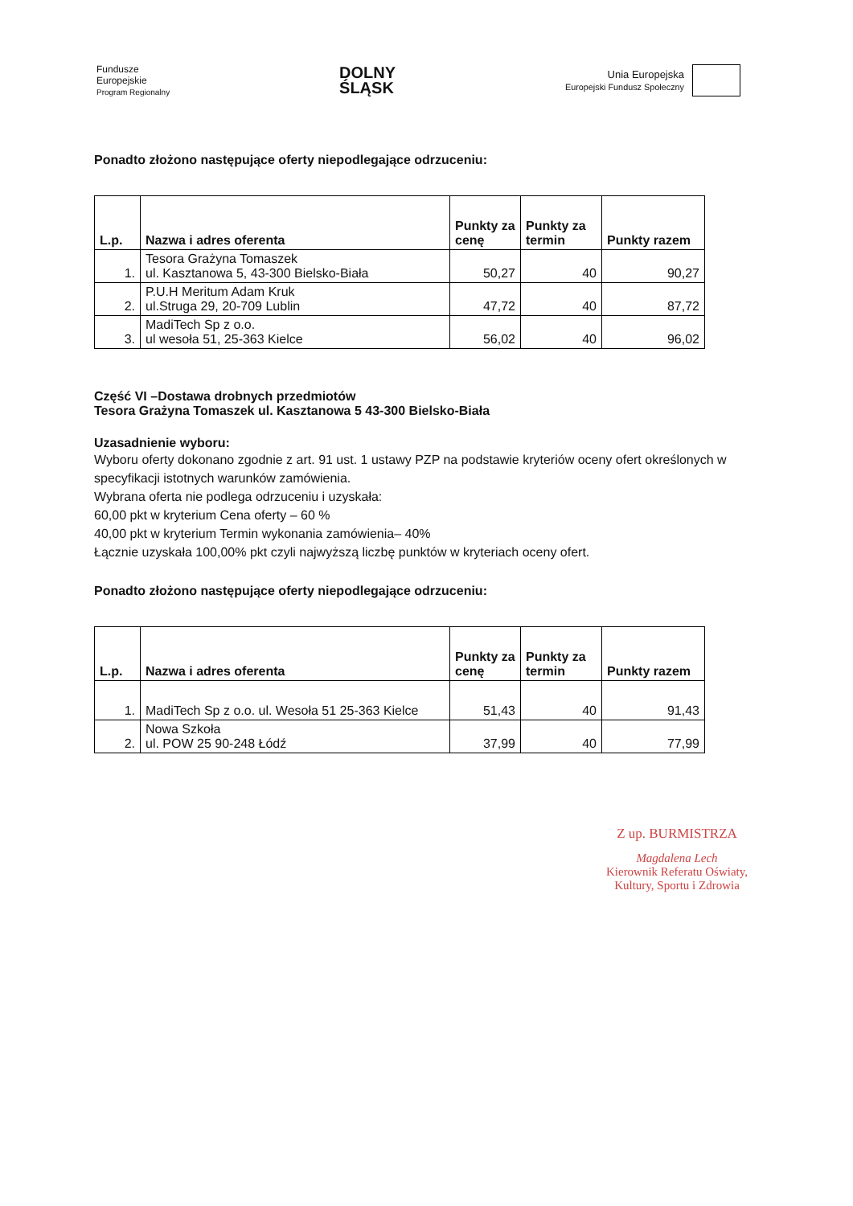Fundusze
Europejskie
Program Regionalny
DOLNY
ŚLĄSK
Unia Europejska
Europejski Fundusz Społeczny
Ponadto złożono następujące oferty niepodlegające odrzuceniu:
| L.p. | Nazwa i adres oferenta | Punkty za cenę | Punkty za termin | Punkty razem |
| --- | --- | --- | --- | --- |
| 1. | Tesora Grażyna Tomaszek ul. Kasztanowa 5, 43-300 Bielsko-Biała | 50,27 | 40 | 90,27 |
| 2. | P.U.H Meritum Adam Kruk ul.Struga 29, 20-709 Lublin | 47,72 | 40 | 87,72 |
| 3. | MadiTech Sp z o.o. ul wesoła 51, 25-363 Kielce | 56,02 | 40 | 96,02 |
Część VI –Dostawa drobnych przedmiotów
Tesora Grażyna Tomaszek ul. Kasztanowa 5 43-300 Bielsko-Biała
Uzasadnienie wyboru:
Wyboru oferty dokonano zgodnie z art. 91 ust. 1 ustawy PZP na podstawie kryteriów oceny ofert określonych w specyfikacji istotnych warunków zamówienia.
Wybrana oferta nie podlega odrzuceniu i uzyskała:
60,00 pkt w kryterium Cena oferty – 60 %
40,00 pkt w kryterium Termin wykonania zamówienia– 40%
Łącznie uzyskała 100,00% pkt czyli najwyższą liczbę punktów w kryteriach oceny ofert.
Ponadto złożono następujące oferty niepodlegające odrzuceniu:
| L.p. | Nazwa i adres oferenta | Punkty za cenę | Punkty za termin | Punkty razem |
| --- | --- | --- | --- | --- |
| 1. | MadiTech Sp z o.o. ul. Wesoła 51 25-363 Kielce | 51,43 | 40 | 91,43 |
| 2. | Nowa Szkoła ul. POW 25 90-248 Łódź | 37,99 | 40 | 77,99 |
Z up. BURMISTRZA
Magdalena Lech
Kierownik Referatu Oświaty,
Kultury, Sportu i Zdrowia